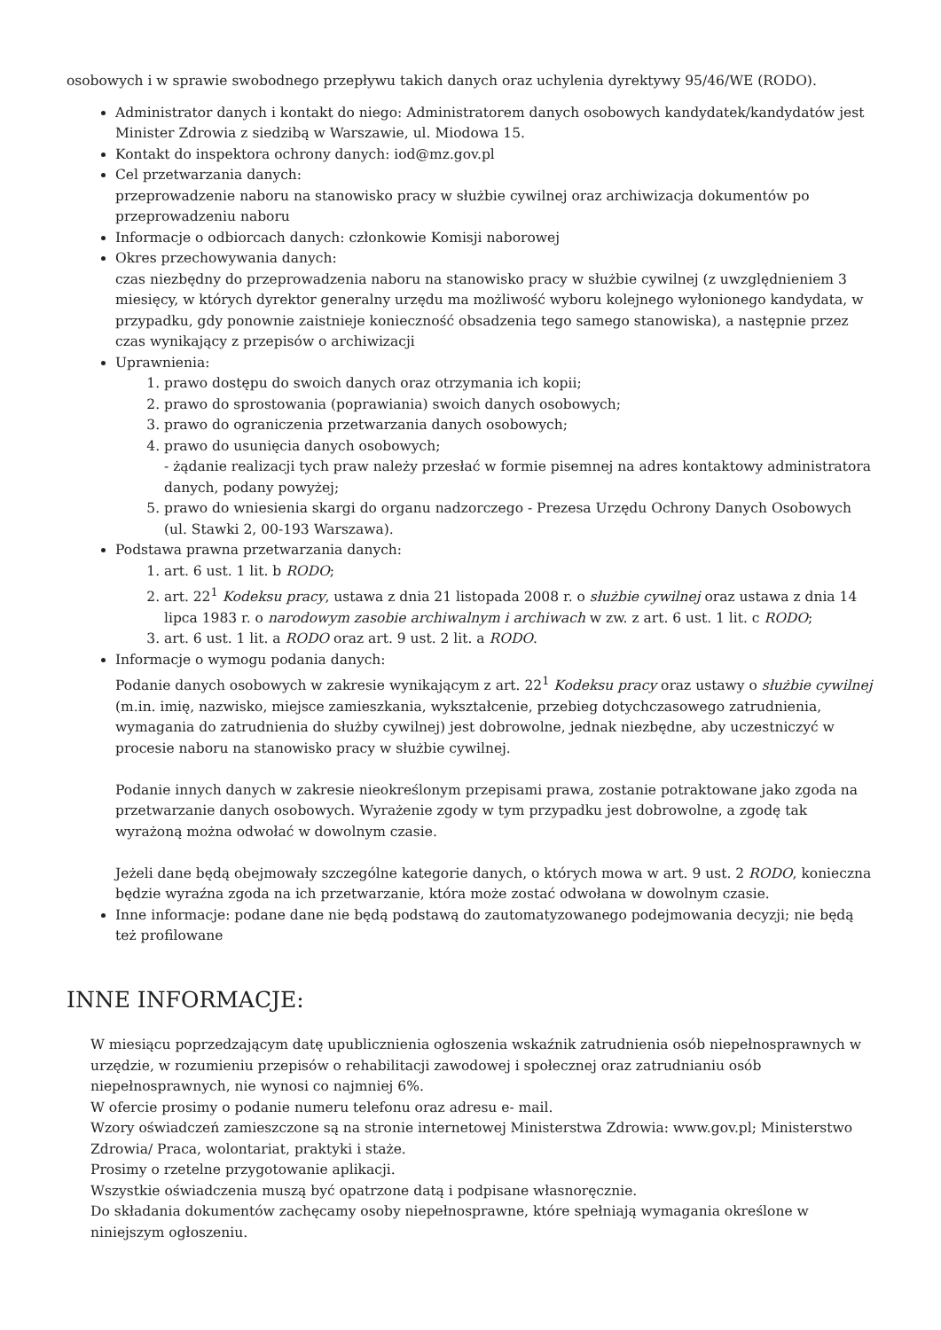osobowych i w sprawie swobodnego przepływu takich danych oraz uchylenia dyrektywy 95/46/WE (RODO).
Administrator danych i kontakt do niego: Administratorem danych osobowych kandydatek/kandydatów jest Minister Zdrowia z siedzibą w Warszawie, ul. Miodowa 15.
Kontakt do inspektora ochrony danych: iod@mz.gov.pl
Cel przetwarzania danych:
przeprowadzenie naboru na stanowisko pracy w służbie cywilnej oraz archiwizacja dokumentów po przeprowadzeniu naboru
Informacje o odbiorcach danych: członkowie Komisji naborowej
Okres przechowywania danych:
czas niezbędny do przeprowadzenia naboru na stanowisko pracy w służbie cywilnej (z uwzględnieniem 3 miesięcy, w których dyrektor generalny urzędu ma możliwość wyboru kolejnego wyłonionego kandydata, w przypadku, gdy ponownie zaistnieje konieczność obsadzenia tego samego stanowiska), a następnie przez czas wynikający z przepisów o archiwizacji
Uprawnienia:
1. prawo dostępu do swoich danych oraz otrzymania ich kopii;
2. prawo do sprostowania (poprawiania) swoich danych osobowych;
3. prawo do ograniczenia przetwarzania danych osobowych;
4. prawo do usunięcia danych osobowych;
- żądanie realizacji tych praw należy przesłać w formie pisemnej na adres kontaktowy administratora danych, podany powyżej;
5. prawo do wniesienia skargi do organu nadzorczego - Prezesa Urzędu Ochrony Danych Osobowych (ul. Stawki 2, 00-193 Warszawa).
Podstawa prawna przetwarzania danych:
1. art. 6 ust. 1 lit. b RODO;
2. art. 22<sup>1</sup> Kodeksu pracy, ustawa z dnia 21 listopada 2008 r. o służbie cywilnej oraz ustawa z dnia 14 lipca 1983 r. o narodowym zasobie archiwalnym i archiwach w zw. z art. 6 ust. 1 lit. c RODO;
3. art. 6 ust. 1 lit. a RODO oraz art. 9 ust. 2 lit. a RODO.
Informacje o wymogu podania danych:
Podanie danych osobowych w zakresie wynikającym z art. 22<sup>1</sup> Kodeksu pracy oraz ustawy o służbie cywilnej (m.in. imię, nazwisko, miejsce zamieszkania, wykształcenie, przebieg dotychczasowego zatrudnienia, wymagania do zatrudnienia do służby cywilnej) jest dobrowolne, jednak niezbędne, aby uczestniczyć w procesie naboru na stanowisko pracy w służbie cywilnej.
Podanie innych danych w zakresie nieokreślonym przepisami prawa, zostanie potraktowane jako zgoda na przetwarzanie danych osobowych. Wyrażenie zgody w tym przypadku jest dobrowolne, a zgodę tak wyrażoną można odwołać w dowolnym czasie.
Jeżeli dane będą obejmowały szczególne kategorie danych, o których mowa w art. 9 ust. 2 RODO, konieczna będzie wyraźna zgoda na ich przetwarzanie, która może zostać odwołana w dowolnym czasie.
Inne informacje: podane dane nie będą podstawą do zautomatyzowanego podejmowania decyzji; nie będą też profilowane
INNE INFORMACJE:
W miesiącu poprzedzającym datę upublicznienia ogłoszenia wskaźnik zatrudnienia osób niepełnosprawnych w urzędzie, w rozumieniu przepisów o rehabilitacji zawodowej i społecznej oraz zatrudnianiu osób niepełnosprawnych, nie wynosi co najmniej 6%.
W ofercie prosimy o podanie numeru telefonu oraz adresu e- mail.
Wzory oświadczeń zamieszczone są na stronie internetowej Ministerstwa Zdrowia: www.gov.pl; Ministerstwo Zdrowia/ Praca, wolontariat, praktyki i staże.
Prosimy o rzetelne przygotowanie aplikacji.
Wszystkie oświadczenia muszą być opatrzone datą i podpisane własnoręcznie.
Do składania dokumentów zachęcamy osoby niepełnosprawne, które spełniają wymagania określone w niniejszym ogłoszeniu.